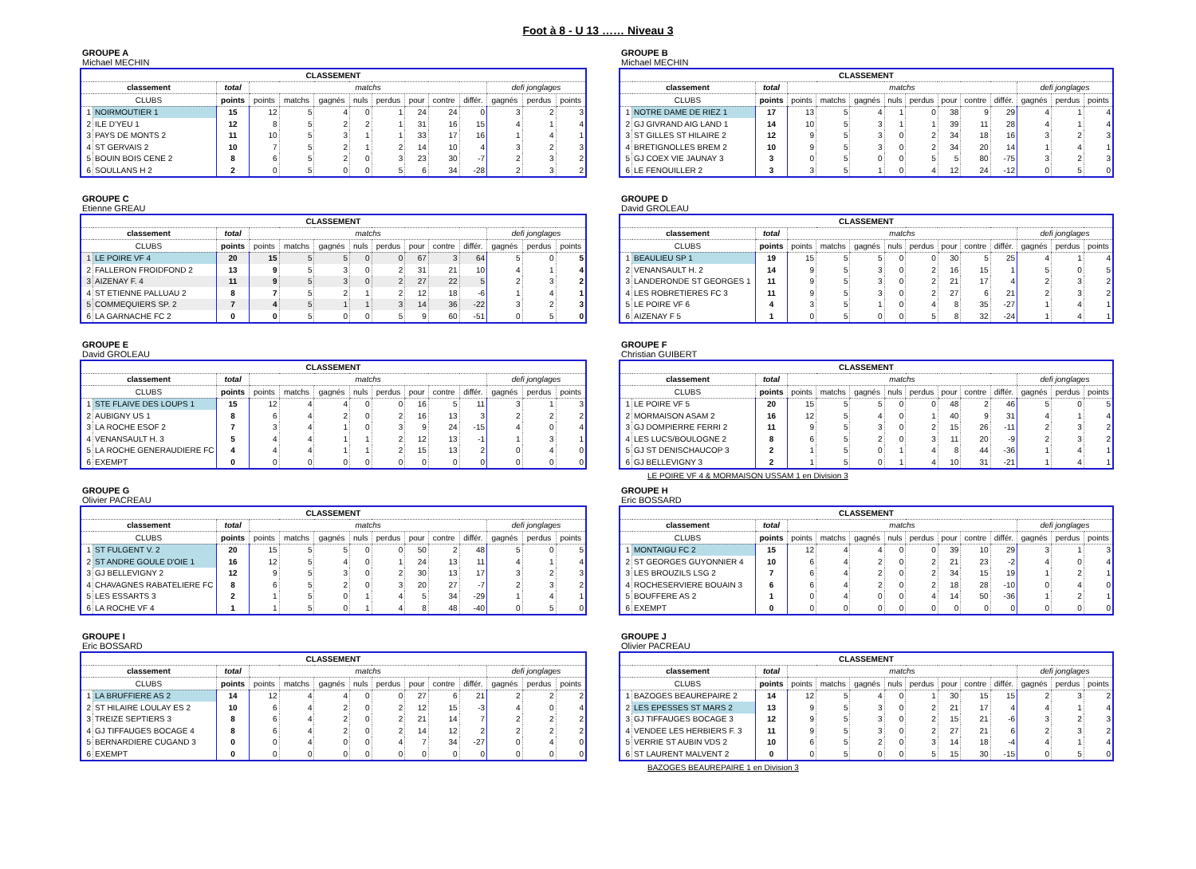Foot à 8 - U 13 …… Niveau 3
GROUPE A
Michael MECHIN
| CLASSEMENT | | | | | | | | | | | | | |
| --- | --- | --- | --- | --- | --- | --- | --- | --- | --- | --- | --- | --- | --- |
| classement | | total | matchs | | | | | | | | defi jonglages | | |
| CLUBS | | points | points | matchs | gagnés | nuls | perdus | pour | contre | différ. | gagnés | perdus | points |
| 1 | NOIRMOUTIER 1 | 15 | 12 | 5 | 4 | 0 | 1 | 24 | 24 | 0 | 3 | 2 | 3 |
| 2 | ILE D'YEU 1 | 12 | 8 | 5 | 2 | 2 | 1 | 31 | 16 | 15 | 4 | 1 | 4 |
| 3 | PAYS DE MONTS 2 | 11 | 10 | 5 | 3 | 1 | 1 | 33 | 17 | 16 | 1 | 4 | 1 |
| 4 | ST GERVAIS 2 | 10 | 7 | 5 | 2 | 1 | 2 | 14 | 10 | 4 | 3 | 2 | 3 |
| 5 | BOUIN BOIS CENE 2 | 8 | 6 | 5 | 2 | 0 | 3 | 23 | 30 | -7 | 2 | 3 | 2 |
| 6 | SOULLANS H 2 | 2 | 0 | 5 | 0 | 0 | 5 | 6 | 34 | -28 | 2 | 3 | 2 |
GROUPE B
Michael MECHIN
| CLASSEMENT | | | | | | | | | | | | | |
| --- | --- | --- | --- | --- | --- | --- | --- | --- | --- | --- | --- | --- | --- |
| classement | | total | matchs | | | | | | | | defi jonglages | | |
| CLUBS | | points | points | matchs | gagnés | nuls | perdus | pour | contre | différ. | gagnés | perdus | points |
| 1 | NOTRE DAME DE RIEZ 1 | 17 | 13 | 5 | 4 | 1 | 0 | 38 | 9 | 29 | 4 | 1 | 4 |
| 2 | GJ GIVRAND AIG LAND 1 | 14 | 10 | 5 | 3 | 1 | 1 | 39 | 11 | 28 | 4 | 1 | 4 |
| 3 | ST GILLES ST HILAIRE 2 | 12 | 9 | 5 | 3 | 0 | 2 | 34 | 18 | 16 | 3 | 2 | 3 |
| 4 | BRETIGNOLLES BREM 2 | 10 | 9 | 5 | 3 | 0 | 2 | 34 | 20 | 14 | 1 | 4 | 1 |
| 5 | GJ COEX VIE JAUNAY 3 | 3 | 0 | 5 | 0 | 0 | 5 | 5 | 80 | -75 | 3 | 2 | 3 |
| 6 | LE FENOUILLER 2 | 3 | 3 | 5 | 1 | 0 | 4 | 12 | 24 | -12 | 0 | 5 | 0 |
GROUPE C
Etienne GREAU
| CLASSEMENT | | | | | | | | | | | | | |
| --- | --- | --- | --- | --- | --- | --- | --- | --- | --- | --- | --- | --- | --- |
| classement | | total | matchs | | | | | | | | defi jonglages | | |
| CLUBS | | points | points | matchs | gagnés | nuls | perdus | pour | contre | différ. | gagnés | perdus | points |
| 1 | LE POIRE VF 4 | 20 | 15 | 5 | 5 | 0 | 0 | 67 | 3 | 64 | 5 | 0 | 5 |
| 2 | FALLERON FROIDFOND 2 | 13 | 9 | 5 | 3 | 0 | 2 | 31 | 21 | 10 | 4 | 1 | 4 |
| 3 | AIZENAY F. 4 | 11 | 9 | 5 | 3 | 0 | 2 | 27 | 22 | 5 | 2 | 3 | 2 |
| 4 | ST ETIENNE PALLUAU 2 | 8 | 7 | 5 | 2 | 1 | 2 | 12 | 18 | -6 | 1 | 4 | 1 |
| 5 | COMMEQUIERS SP. 2 | 7 | 4 | 5 | 1 | 1 | 3 | 14 | 36 | -22 | 3 | 2 | 3 |
| 6 | LA GARNACHE FC 2 | 0 | 0 | 5 | 0 | 0 | 5 | 9 | 60 | -51 | 0 | 5 | 0 |
GROUPE D
David GROLEAU
| CLASSEMENT | | | | | | | | | | | | | |
| --- | --- | --- | --- | --- | --- | --- | --- | --- | --- | --- | --- | --- | --- |
| classement | | total | matchs | | | | | | | | defi jonglages | | |
| CLUBS | | points | points | matchs | gagnés | nuls | perdus | pour | contre | différ. | gagnés | perdus | points |
| 1 | BEAULIEU SP 1 | 19 | 15 | 5 | 5 | 0 | 0 | 30 | 5 | 25 | 4 | 1 | 4 |
| 2 | VENANSAULT H. 2 | 14 | 9 | 5 | 3 | 0 | 2 | 16 | 15 | 1 | 5 | 0 | 5 |
| 3 | LANDERONDE ST GEORGES 1 | 11 | 9 | 5 | 3 | 0 | 2 | 21 | 17 | 4 | 2 | 3 | 2 |
| 4 | LES ROBRETIERES FC 3 | 11 | 9 | 5 | 3 | 0 | 2 | 27 | 6 | 21 | 2 | 3 | 2 |
| 5 | LE POIRE VF 6 | 4 | 3 | 5 | 1 | 0 | 4 | 8 | 35 | -27 | 1 | 4 | 1 |
| 6 | AIZENAY F 5 | 1 | 0 | 5 | 0 | 0 | 5 | 8 | 32 | -24 | 1 | 4 | 1 |
GROUPE E
David GROLEAU
| CLASSEMENT | | | | | | | | | | | | | |
| --- | --- | --- | --- | --- | --- | --- | --- | --- | --- | --- | --- | --- | --- |
| classement | | total | matchs | | | | | | | | defi jonglages | | |
| CLUBS | | points | points | matchs | gagnés | nuls | perdus | pour | contre | différ. | gagnés | perdus | points |
| 1 | STE FLAIVE DES LOUPS 1 | 15 | 12 | 4 | 4 | 0 | 0 | 16 | 5 | 11 | 3 | 1 | 3 |
| 2 | AUBIGNY US 1 | 8 | 6 | 4 | 2 | 0 | 2 | 16 | 13 | 3 | 2 | 2 | 2 |
| 3 | LA ROCHE ESOF 2 | 7 | 3 | 4 | 1 | 0 | 3 | 9 | 24 | -15 | 4 | 0 | 4 |
| 4 | VENANSAULT H. 3 | 5 | 4 | 4 | 1 | 1 | 2 | 12 | 13 | -1 | 1 | 3 | 1 |
| 5 | LA ROCHE GENERAUDIERE FC | 4 | 4 | 4 | 1 | 1 | 2 | 15 | 13 | 2 | 0 | 4 | 0 |
| 6 | EXEMPT | 0 | 0 | 0 | 0 | 0 | 0 | 0 | 0 | 0 | 0 | 0 | 0 |
GROUPE F
Christian GUIBERT
| CLASSEMENT | | | | | | | | | | | | | |
| --- | --- | --- | --- | --- | --- | --- | --- | --- | --- | --- | --- | --- | --- |
| classement | | total | matchs | | | | | | | | defi jonglages | | |
| CLUBS | | points | points | matchs | gagnés | nuls | perdus | pour | contre | différ. | gagnés | perdus | points |
| 1 | LE POIRE VF 5 | 20 | 15 | 5 | 5 | 0 | 0 | 48 | 2 | 46 | 5 | 0 | 5 |
| 2 | MORMAISON ASAM 2 | 16 | 12 | 5 | 4 | 0 | 1 | 40 | 9 | 31 | 4 | 1 | 4 |
| 3 | GJ DOMPIERRE FERRI 2 | 11 | 9 | 5 | 3 | 0 | 2 | 15 | 26 | -11 | 2 | 3 | 2 |
| 4 | LES LUCS/BOULOGNE 2 | 8 | 6 | 5 | 2 | 0 | 3 | 11 | 20 | -9 | 2 | 3 | 2 |
| 5 | GJ ST DENISCHAUCOP 3 | 2 | 1 | 5 | 0 | 1 | 4 | 8 | 44 | -36 | 1 | 4 | 1 |
| 6 | GJ BELLEVIGNY 3 | 2 | 1 | 5 | 0 | 1 | 4 | 10 | 31 | -21 | 1 | 4 | 1 |
LE POIRE VF 4 & MORMAISON USSAM 1 en Division 3
GROUPE G
Olivier PACREAU
| CLASSEMENT | | | | | | | | | | | | | |
| --- | --- | --- | --- | --- | --- | --- | --- | --- | --- | --- | --- | --- | --- |
| classement | | total | matchs | | | | | | | | defi jonglages | | |
| CLUBS | | points | points | matchs | gagnés | nuls | perdus | pour | contre | différ. | gagnés | perdus | points |
| 1 | ST FULGENT V. 2 | 20 | 15 | 5 | 5 | 0 | 0 | 50 | 2 | 48 | 5 | 0 | 5 |
| 2 | ST ANDRE GOULE D'OIE 1 | 16 | 12 | 5 | 4 | 0 | 1 | 24 | 13 | 11 | 4 | 1 | 4 |
| 3 | GJ BELLEVIGNY 2 | 12 | 9 | 5 | 3 | 0 | 2 | 30 | 13 | 17 | 3 | 2 | 3 |
| 4 | CHAVAGNES RABATELIERE FC | 8 | 6 | 5 | 2 | 0 | 3 | 20 | 27 | -7 | 2 | 3 | 2 |
| 5 | LES ESSARTS 3 | 2 | 1 | 5 | 0 | 1 | 4 | 5 | 34 | -29 | 1 | 4 | 1 |
| 6 | LA ROCHE VF 4 | 1 | 1 | 5 | 0 | 1 | 4 | 8 | 48 | -40 | 0 | 5 | 0 |
GROUPE H
Eric BOSSARD
| CLASSEMENT | | | | | | | | | | | | | |
| --- | --- | --- | --- | --- | --- | --- | --- | --- | --- | --- | --- | --- | --- |
| classement | | total | matchs | | | | | | | | defi jonglages | | |
| CLUBS | | points | points | matchs | gagnés | nuls | perdus | pour | contre | différ. | gagnés | perdus | points |
| 1 | MONTAIGU FC 2 | 15 | 12 | 4 | 4 | 0 | 0 | 39 | 10 | 29 | 3 | 1 | 3 |
| 2 | ST GEORGES GUYONNIER 4 | 10 | 6 | 4 | 2 | 0 | 2 | 21 | 23 | -2 | 4 | 0 | 4 |
| 3 | LES BROUZILS LSG 2 | 7 | 6 | 4 | 2 | 0 | 2 | 34 | 15 | 19 | 1 | 2 | 1 |
| 4 | ROCHESERVIERE BOUAIN 3 | 6 | 6 | 4 | 2 | 0 | 2 | 18 | 28 | -10 | 0 | 4 | 0 |
| 5 | BOUFFERE AS 2 | 1 | 0 | 4 | 0 | 0 | 4 | 14 | 50 | -36 | 1 | 2 | 1 |
| 6 | EXEMPT | 0 | 0 | 0 | 0 | 0 | 0 | 0 | 0 | 0 | 0 | 0 | 0 |
GROUPE I
Eric BOSSARD
| CLASSEMENT | | | | | | | | | | | | | |
| --- | --- | --- | --- | --- | --- | --- | --- | --- | --- | --- | --- | --- | --- |
| classement | | total | matchs | | | | | | | | defi jonglages | | |
| CLUBS | | points | points | matchs | gagnés | nuls | perdus | pour | contre | différ. | gagnés | perdus | points |
| 1 | LA BRUFFIERE AS 2 | 14 | 12 | 4 | 4 | 0 | 0 | 27 | 6 | 21 | 2 | 2 | 2 |
| 2 | ST HILAIRE LOULAY ES 2 | 10 | 6 | 4 | 2 | 0 | 2 | 12 | 15 | -3 | 4 | 0 | 4 |
| 3 | TREIZE SEPTIERS 3 | 8 | 6 | 4 | 2 | 0 | 2 | 21 | 14 | 7 | 2 | 2 | 2 |
| 4 | GJ TIFFAUGES BOCAGE 4 | 8 | 6 | 4 | 2 | 0 | 2 | 14 | 12 | 2 | 2 | 2 | 2 |
| 5 | BERNARDIERE CUGAND 3 | 0 | 0 | 4 | 0 | 0 | 4 | 7 | 34 | -27 | 0 | 4 | 0 |
| 6 | EXEMPT | 0 | 0 | 0 | 0 | 0 | 0 | 0 | 0 | 0 | 0 | 0 | 0 |
GROUPE J
Olivier PACREAU
| CLASSEMENT | | | | | | | | | | | | | |
| --- | --- | --- | --- | --- | --- | --- | --- | --- | --- | --- | --- | --- | --- |
| classement | | total | matchs | | | | | | | | defi jonglages | | |
| CLUBS | | points | points | matchs | gagnés | nuls | perdus | pour | contre | différ. | gagnés | perdus | points |
| 1 | BAZOGES BEAUREPAIRE 2 | 14 | 12 | 5 | 4 | 0 | 1 | 30 | 15 | 15 | 2 | 3 | 2 |
| 2 | LES EPESSES ST MARS 2 | 13 | 9 | 5 | 3 | 0 | 2 | 21 | 17 | 4 | 4 | 1 | 4 |
| 3 | GJ TIFFAUGES BOCAGE 3 | 12 | 9 | 5 | 3 | 0 | 2 | 15 | 21 | -6 | 3 | 2 | 3 |
| 4 | VENDEE LES HERBIERS F. 3 | 11 | 9 | 5 | 3 | 0 | 2 | 27 | 21 | 6 | 2 | 3 | 2 |
| 5 | VERRIE ST AUBIN VDS 2 | 10 | 6 | 5 | 2 | 0 | 3 | 14 | 18 | -4 | 4 | 1 | 4 |
| 6 | ST LAURENT MALVENT 2 | 0 | 0 | 5 | 0 | 0 | 5 | 15 | 30 | -15 | 0 | 5 | 0 |
BAZOGES BEAUREPAIRE 1 en Division 3